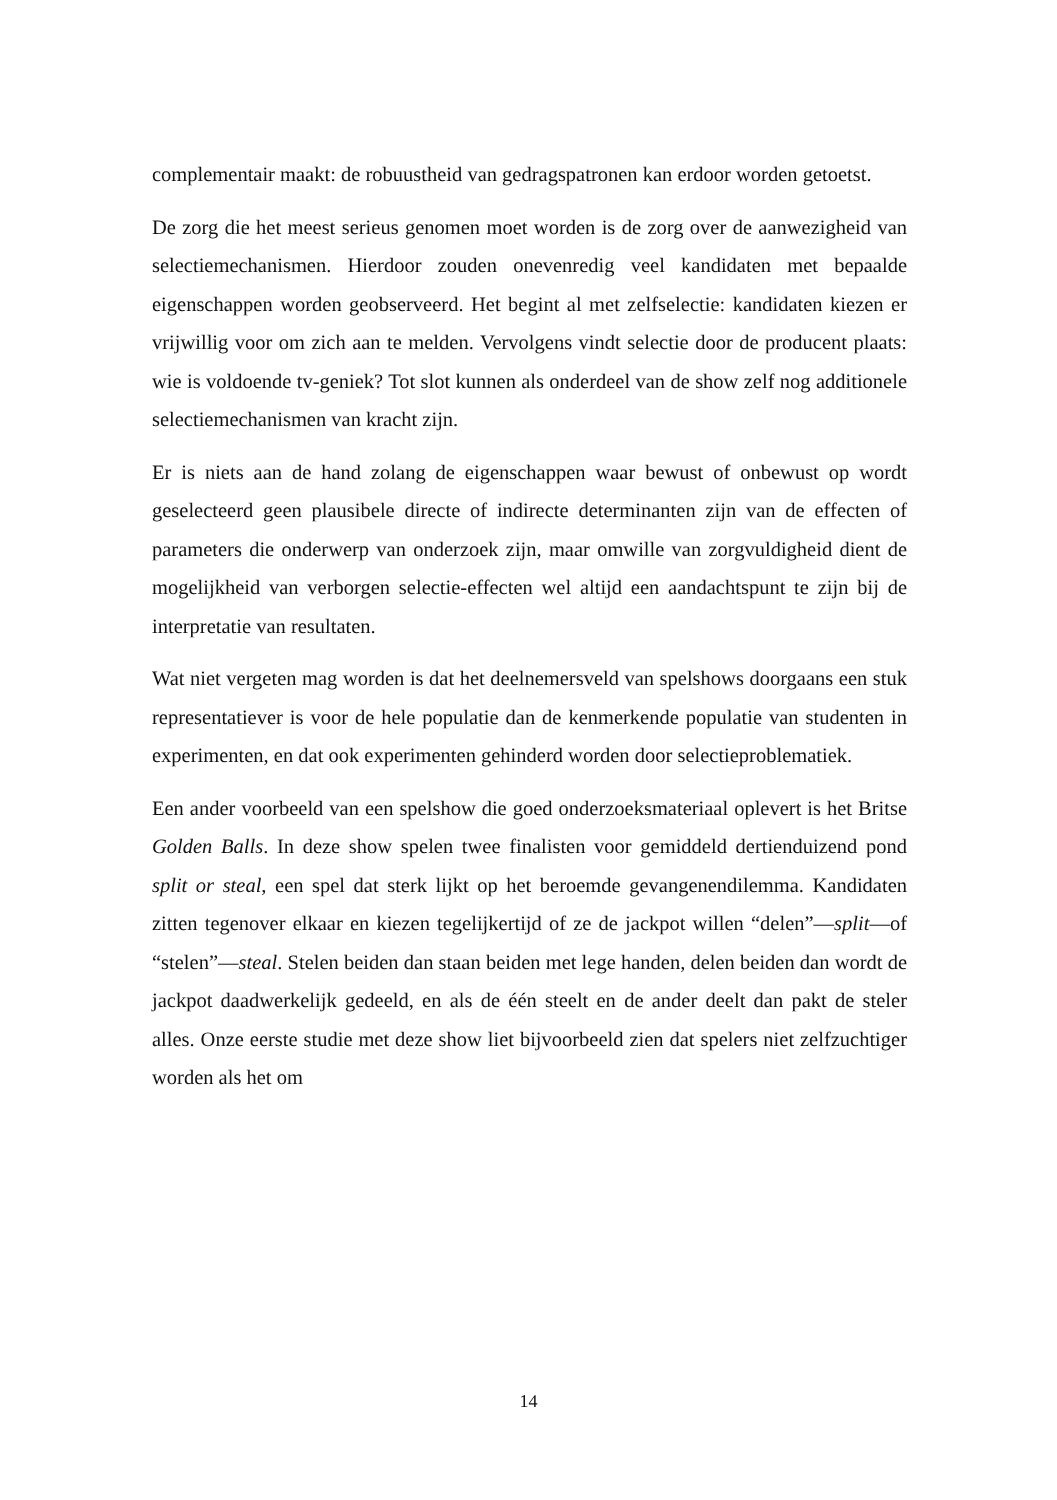complementair maakt: de robuustheid van gedragspatronen kan erdoor worden getoetst.
De zorg die het meest serieus genomen moet worden is de zorg over de aanwezigheid van selectiemechanismen. Hierdoor zouden onevenredig veel kandidaten met bepaalde eigenschappen worden geobserveerd. Het begint al met zelfselectie: kandidaten kiezen er vrijwillig voor om zich aan te melden. Vervolgens vindt selectie door de producent plaats: wie is voldoende tv-geniek? Tot slot kunnen als onderdeel van de show zelf nog additionele selectiemechanismen van kracht zijn.
Er is niets aan de hand zolang de eigenschappen waar bewust of onbewust op wordt geselecteerd geen plausibele directe of indirecte determinanten zijn van de effecten of parameters die onderwerp van onderzoek zijn, maar omwille van zorgvuldigheid dient de mogelijkheid van verborgen selectie-effecten wel altijd een aandachtspunt te zijn bij de interpretatie van resultaten.
Wat niet vergeten mag worden is dat het deelnemersveld van spelshows doorgaans een stuk representatiever is voor de hele populatie dan de kenmerkende populatie van studenten in experimenten, en dat ook experimenten gehinderd worden door selectieproblematiek.
Een ander voorbeeld van een spelshow die goed onderzoeksmateriaal oplevert is het Britse Golden Balls. In deze show spelen twee finalisten voor gemiddeld dertienduizend pond split or steal, een spel dat sterk lijkt op het beroemde gevangenendilemma. Kandidaten zitten tegenover elkaar en kiezen tegelijkertijd of ze de jackpot willen “delen”—split—of “stelen”—steal. Stelen beiden dan staan beiden met lege handen, delen beiden dan wordt de jackpot daadwerkelijk gedeeld, en als de één steelt en de ander deelt dan pakt de steler alles. Onze eerste studie met deze show liet bijvoorbeeld zien dat spelers niet zelfzuchtiger worden als het om
14